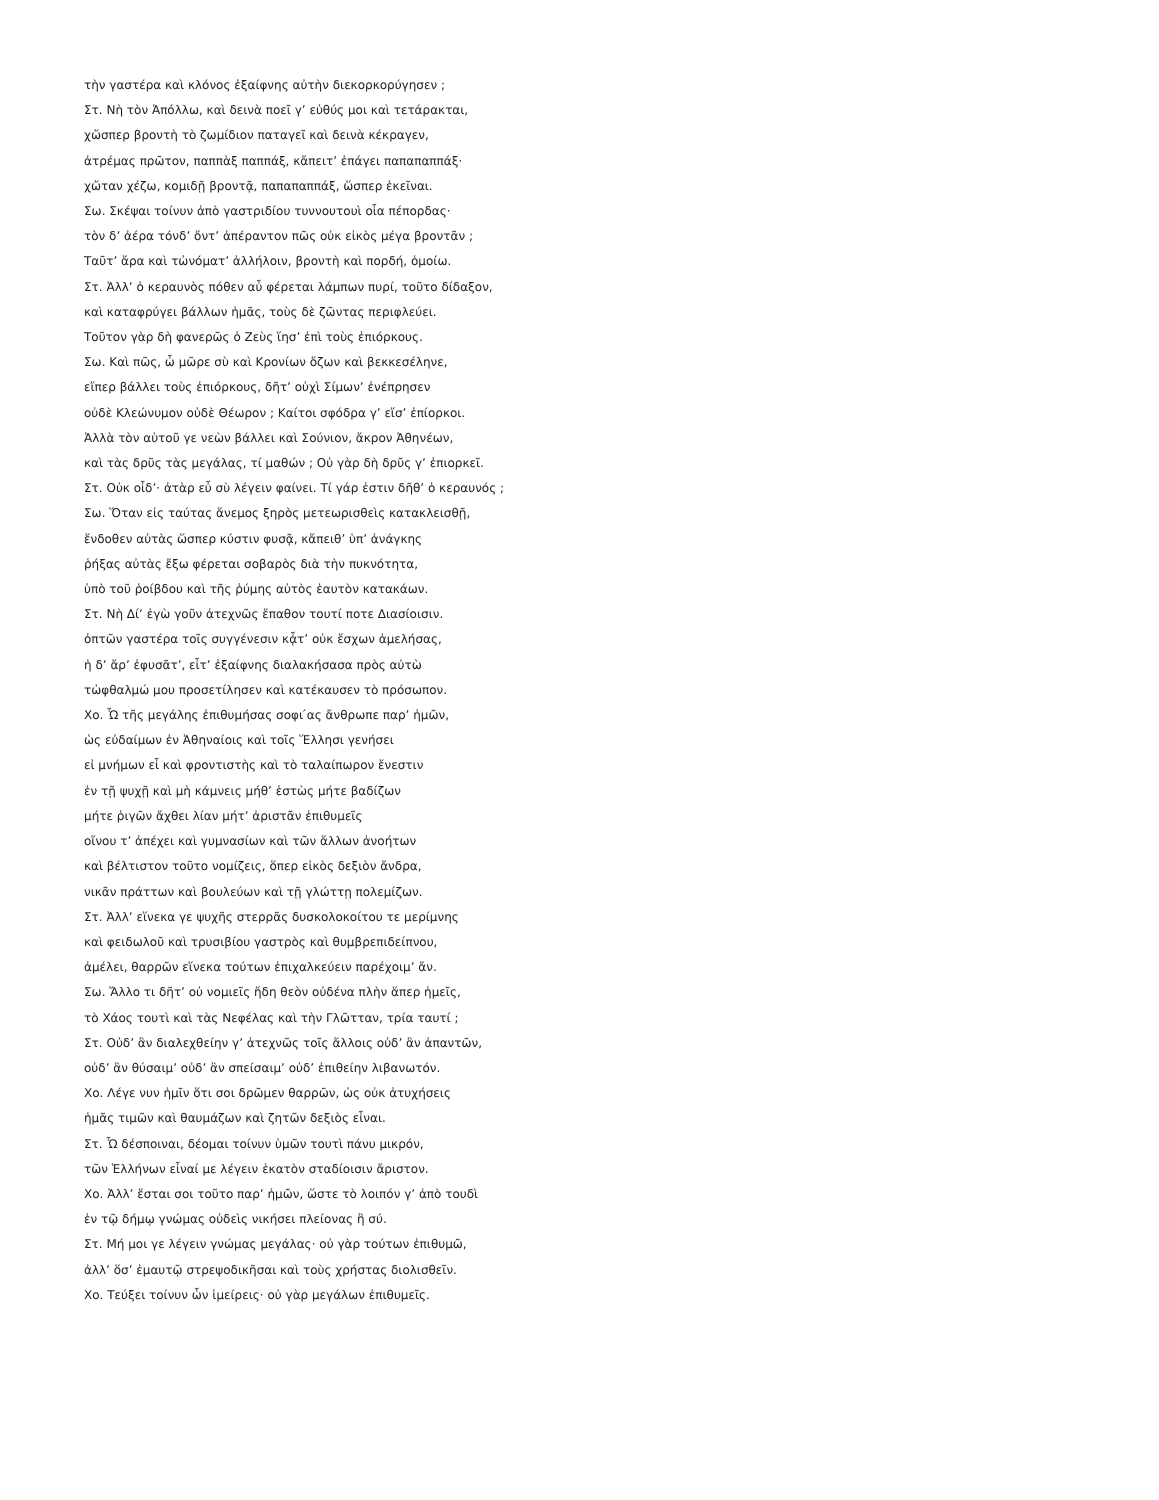τὴν γαστέρα καὶ κλόνος ἐξαίφνης αὐτὴν διεκορκορύγησεν ;
Στ. Νὴ τὸν Ἀπόλλω, καὶ δεινὰ ποεῖ γ’ εὐθύς μοι καὶ τετάρακται,
χὤσπερ βροντὴ τὸ ζωμίδιον παταγεῖ καὶ δεινὰ κέκραγεν,
ἀτρέμας πρῶτον, παππὰξ παππάξ, κἄπειτ’ ἐπάγει παπαπαππάξ·
χὤταν χέζω, κομιδῇ βροντᾷ, παπαπαππάξ, ὥσπερ ἐκεῖναι.
Σω. Σκέψαι τοίνυν ἀπὸ γαστριδίου τυννουτουὶ οἷα πέπορδας·
τὸν δ’ ἀέρα τόνδ’ ὄντ’ ἀπέραντον πῶς οὐκ εἰκὸς μέγα βροντᾶν ;
Ταῦτ’ ἄρα καὶ τὠνόματ’ ἀλλήλοιν, βροντὴ καὶ πορδή, ὁμοίω.
Στ. Ἀλλ’ ὁ κεραυνὸς πόθεν αὖ φέρεται λάμπων πυρί, τοῦτο δίδαξον,
καὶ καταφρύγει βάλλων ἡμᾶς, τοὺς δὲ ζῶντας περιφλεύει.
Τοῦτον γὰρ δὴ φανερῶς ὁ Ζεὺς ἵησ’ ἐπὶ τοὺς ἐπιόρκους.
Σω. Καὶ πῶς, ὦ μῶρε σὺ καὶ Κρονίων ὄζων καὶ βεκκεσέληνε,
εἴπερ βάλλει τοὺς ἐπιόρκους, δῆτ’ οὐχὶ Σίμων’ ἐνέπρησεν
οὐδὲ Κλεώνυμον οὐδὲ Θέωρον ; Καίτοι σφόδρα γ’ εἴσ’ ἐπίορκοι.
Ἀλλὰ τὸν αὑτοῦ γε νεὼν βάλλει καὶ Σούνιον, ἄκρον Ἀθηνέων,
καὶ τὰς δρῦς τὰς μεγάλας, τί μαθών ; Οὐ γὰρ δὴ δρῦς γ’ ἐπιορκεῖ.
Στ. Οὐκ οἶδ’· ἀτὰρ εὖ σὺ λέγειν φαίνει. Τί γάρ ἐστιν δῆθ’ ὁ κεραυνός ;
Σω. Ὅταν εἰς ταύτας ἄνεμος ξηρὸς μετεωρισθεὶς κατακλεισθῇ,
ἔνδοθεν αὐτὰς ὥσπερ κύστιν φυσᾷ, κἄπειθ’ ὑπ’ ἀνάγκης
ῥήξας αὐτὰς ἔξω φέρεται σοβαρὸς διὰ τὴν πυκνότητα,
ὑπὸ τοῦ ῥοίβδου καὶ τῆς ῥύμης αὐτὸς ἑαυτὸν κατακάων.
Στ. Νὴ Δί’ ἐγὼ γοῦν ἀτεχνῶς ἔπαθον τουτί ποτε Διασίοισιν.
ὀπτῶν γαστέρα τοῖς συγγένεσιν κᾆτ’ οὐκ ἔσχων ἀμελήσας,
ἡ δ’ ἄρ’ ἐφυσᾶτ’, εἶτ’ ἐξαίφνης διαλακήσασα πρὸς αὐτὼ
τὠφθαλμώ μου προσετίλησεν καὶ κατέκαυσεν τὸ πρόσωπον.
Χο. Ὦ τῆς μεγάλης ἐπιθυμήσας σοφι ́ας ἄνθρωπε παρ’ ἡμῶν,
ὡς εὐδαίμων ἐν Ἀθηναίοις καὶ τοῖς Ἕλλησι γενήσει
εἰ μνήμων εἶ καὶ φροντιστὴς καὶ τὸ ταλαίπωρον ἔνεστιν
ἐν τῇ ψυχῇ καὶ μὴ κάμνεις μήθ’ ἑστὼς μήτε βαδίζων
μήτε ῥιγῶν ἄχθει λίαν μήτ’ ἀριστᾶν ἐπιθυμεῖς
οἴνου τ’ ἀπέχει καὶ γυμνασίων καὶ τῶν ἄλλων ἀνοήτων
καὶ βέλτιστον τοῦτο νομίζεις, ὅπερ εἰκὸς δεξιὸν ἄνδρα,
νικᾶν πράττων καὶ βουλεύων καὶ τῇ γλώττῃ πολεμίζων.
Στ. Ἀλλ’ εἵνεκα γε ψυχῆς στερρᾶς δυσκολοκοίτου τε μερίμνης
καὶ φειδωλοῦ καὶ τρυσιβίου γαστρὸς καὶ θυμβρεπιδείπνου,
ἀμέλει, θαρρῶν εἵνεκα τούτων ἐπιχαλκεύειν παρέχοιμ’ ἄν.
Σω. Ἄλλο τι δῆτ’ οὐ νομιεῖς ἤδη θεὸν οὐδένα πλὴν ἅπερ ἡμεῖς,
τὸ Χάος τουτὶ καὶ τὰς Νεφέλας καὶ τὴν Γλῶτταν, τρία ταυτί ;
Στ. Οὐδ’ ἂν διαλεχθείην γ’ ἀτεχνῶς τοῖς ἄλλοις οὐδ’ ἂν ἀπαντῶν,
οὐδ’ ἂν θύσαιμ’ οὐδ’ ἂν σπείσαιμ’ οὐδ’ ἐπιθείην λιβανωτόν.
Χο. Λέγε νυν ἡμῖν ὅτι σοι δρῶμεν θαρρῶν, ὡς οὐκ ἀτυχήσεις
ἡμᾶς τιμῶν καὶ θαυμάζων καὶ ζητῶν δεξιὸς εἶναι.
Στ. Ὦ δέσποιναι, δέομαι τοίνυν ὑμῶν τουτὶ πάνυ μικρόν,
τῶν Ἑλλήνων εἶναί με λέγειν ἑκατὸν σταδίοισιν ἄριστον.
Χο. Ἀλλ’ ἔσται σοι τοῦτο παρ’ ἡμῶν, ὥστε τὸ λοιπόν γ’ ἀπὸ τουδὶ
ἐν τῷ δήμῳ γνώμας οὐδεὶς νικήσει πλείονας ἢ σύ.
Στ. Μή μοι γε λέγειν γνώμας μεγάλας· οὐ γὰρ τούτων ἐπιθυμῶ,
ἀλλ’ ὅσ’ ἐμαυτῷ στρεψοδικῆσαι καὶ τοὺς χρήστας διολισθεῖν.
Χο. Τεύξει τοίνυν ὧν ἱμείρεις· οὐ γὰρ μεγάλων ἐπιθυμεῖς.